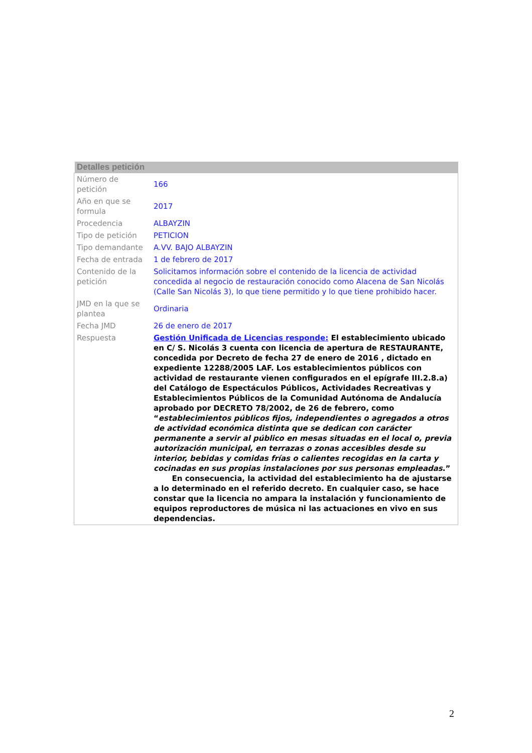Detalles petición
| Número de petición | 166 |
| Año en que se formula | 2017 |
| Procedencia | ALBAYZIN |
| Tipo de petición | PETICION |
| Tipo demandante | A.VV. BAJO ALBAYZIN |
| Fecha de entrada | 1 de febrero de 2017 |
| Contenido de la petición | Solicitamos información sobre el contenido de la licencia de actividad concedida al negocio de restauración conocido como Alacena de San Nicolás (Calle San Nicolás 3), lo que tiene permitido y lo que tiene prohibido hacer. |
| JMD en la que se plantea | Ordinaria |
| Fecha JMD | 26 de enero de 2017 |
| Respuesta | Gestión Unificada de Licencias responde: El establecimiento ubicado en C/ S. Nicolás 3 cuenta con licencia de apertura de RESTAURANTE, concedida por Decreto de fecha 27 de enero de 2016 , dictado en expediente 12288/2005 LAF. Los establecimientos públicos con actividad de restaurante vienen configurados en el epígrafe III.2.8.a) del Catálogo de Espectáculos Públicos, Actividades Recreativas y Establecimientos Públicos de la Comunidad Autónoma de Andalucía aprobado por DECRETO 78/2002, de 26 de febrero, como “ establecimientos públicos fijos, independientes o agregados a otros de actividad económica distinta que se dedican con carácter permanente a servir al público en mesas situadas en el local o, previa autorización municipal, en terrazas o zonas accesibles desde su interior, bebidas y comidas frías o calientes recogidas en la carta y cocinadas en sus propias instalaciones por sus personas empleadas .” En consecuencia, la actividad del establecimiento ha de ajustarse a lo determinado en el referido decreto. En cualquier caso, se hace constar que la licencia no ampara la instalación y funcionamiento de equipos reproductores de música ni las actuaciones en vivo en sus dependencias. |
2